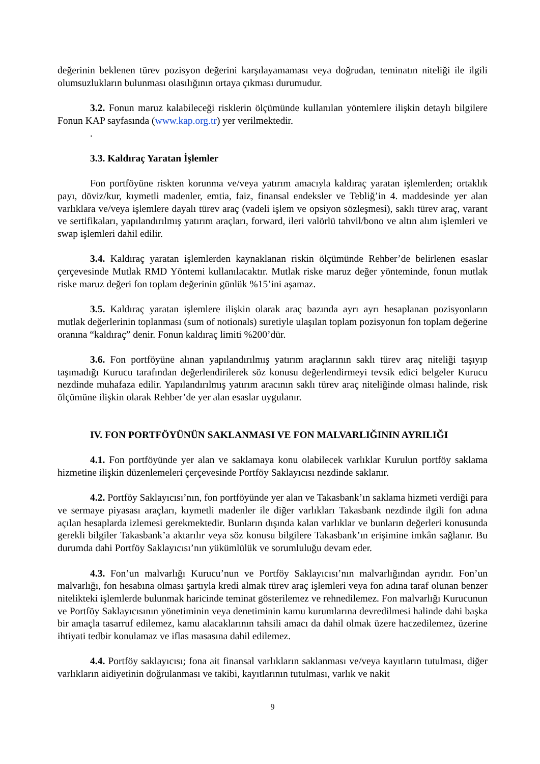değerinin beklenen türev pozisyon değerini karşılayamaması veya doğrudan, teminatın niteliği ile ilgili olumsuzlukların bulunması olasılığının ortaya çıkması durumudur.
3.2. Fonun maruz kalabileceği risklerin ölçümünde kullanılan yöntemlere ilişkin detaylı bilgilere Fonun KAP sayfasında (www.kap.org.tr) yer verilmektedir.
.
3.3. Kaldıraç Yaratan İşlemler
Fon portföyüne riskten korunma ve/veya yatırım amacıyla kaldıraç yaratan işlemlerden; ortaklık payı, döviz/kur, kıymetli madenler, emtia, faiz, finansal endeksler ve Tebliğ’in 4. maddesinde yer alan varlıklara ve/veya işlemlere dayalı türev araç (vadeli işlem ve opsiyon sözleşmesi), saklı türev araç, varant ve sertifikaları, yapılandırılmış yatırım araçları, forward, ileri valörlü tahvil/bono ve altın alım işlemleri ve swap işlemleri dahil edilir.
3.4. Kaldıraç yaratan işlemlerden kaynaklanan riskin ölçümünde Rehber’de belirlenen esaslar çerçevesinde Mutlak RMD Yöntemi kullanılacaktır. Mutlak riske maruz değer yönteminde, fonun mutlak riske maruz değeri fon toplam değerinin günlük %15’ini aşamaz.
3.5. Kaldıraç yaratan işlemlere ilişkin olarak araç bazında ayrı ayrı hesaplanan pozisyonların mutlak değerlerinin toplanması (sum of notionals) suretiyle ulaşılan toplam pozisyonun fon toplam değerine oranına “kaldıraç” denir. Fonun kaldıraç limiti %200’dür.
3.6. Fon portföyüne alınan yapılandırılmış yatırım araçlarının saklı türev araç niteliği taşıyıp taşımadığı Kurucu tarafından değerlendirilerek söz konusu değerlendirmeyi tevsik edici belgeler Kurucu nezdinde muhafaza edilir. Yapılandırılmış yatırım aracının saklı türev araç niteliğinde olması halinde, risk ölçümüne ilişkin olarak Rehber’de yer alan esaslar uygulanır.
IV. FON PORTFÖYÜNÜN SAKLANMASI VE FON MALVARLIĞININ AYRILIĞI
4.1. Fon portföyünde yer alan ve saklamaya konu olabilecek varlıklar Kurulun portföy saklama hizmetine ilişkin düzenlemeleri çerçevesinde Portföy Saklayıcısı nezdinde saklanır.
4.2. Portföy Saklayıcısı’nın, fon portföyünde yer alan ve Takasbank’ın saklama hizmeti verdiği para ve sermaye piyasası araçları, kıymetli madenler ile diğer varlıkları Takasbank nezdinde ilgili fon adına açılan hesaplarda izlemesi gerekmektedir. Bunların dışında kalan varlıklar ve bunların değerleri konusunda gerekli bilgiler Takasbank’a aktarılır veya söz konusu bilgilere Takasbank’ın erişimine imkân sağlanır. Bu durumda dahi Portföy Saklayıcısı’nın yükümlülük ve sorumluluğu devam eder.
4.3. Fon’un malvarlığı Kurucu’nun ve Portföy Saklayıcısı’nın malvarlığından ayrıdır. Fon’un malvarlığı, fon hesabına olması şartıyla kredi almak türev araç işlemleri veya fon adına taraf olunan benzer nitelikteki işlemlerde bulunmak haricinde teminat gösterilemez ve rehnedilemez. Fon malvarlığı Kurucunun ve Portföy Saklayıcısının yönetiminin veya denetiminin kamu kurumlarına devredilmesi halinde dahi başka bir amaçla tasarruf edilemez, kamu alacaklarının tahsili amacı da dahil olmak üzere haczedilemez, üzerine ihtiyati tedbir konulamaz ve iflas masasına dahil edilemez.
4.4. Portföy saklayıcısı; fona ait finansal varlıkların saklanması ve/veya kayıtların tutulması, diğer varlıkların aidiyetinin doğrulanması ve takibi, kayıtlarının tutulması, varlık ve nakit
9